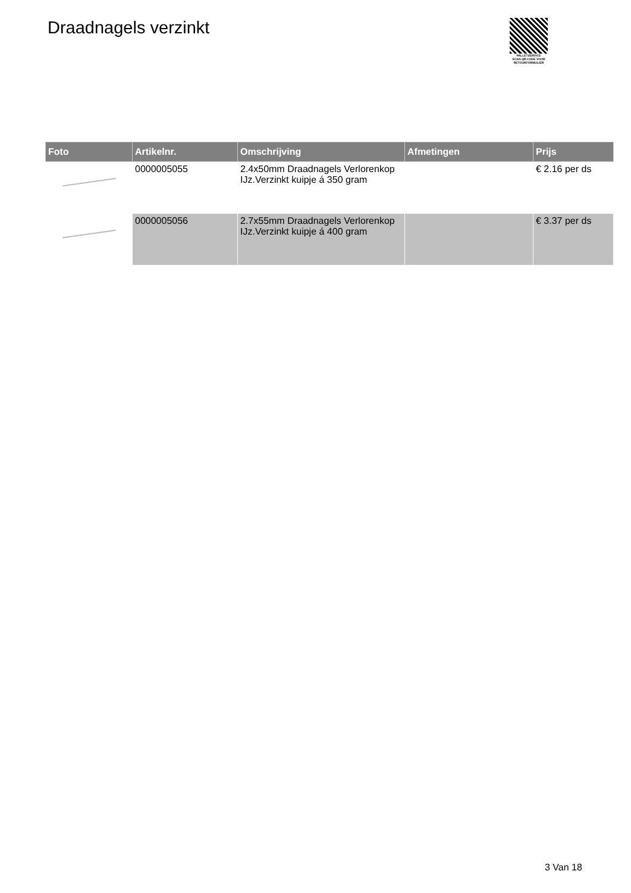Draadnagels verzinkt
PALLETSERVICE
SCAN QR-CODE VOOR
RETOURFORMULIER
| Foto | Artikelnr. | Omschrijving | Afmetingen | Prijs |
| --- | --- | --- | --- | --- |
| | 0000005055 | 2.4x50mm Draadnagels Verlorenkop IJz.Verzinkt kuipje á 350 gram | | € 2.16 per ds |
| | 0000005056 | 2.7x55mm Draadnagels Verlorenkop IJz.Verzinkt kuipje á 400 gram | | € 3.37 per ds |
3 Van 18